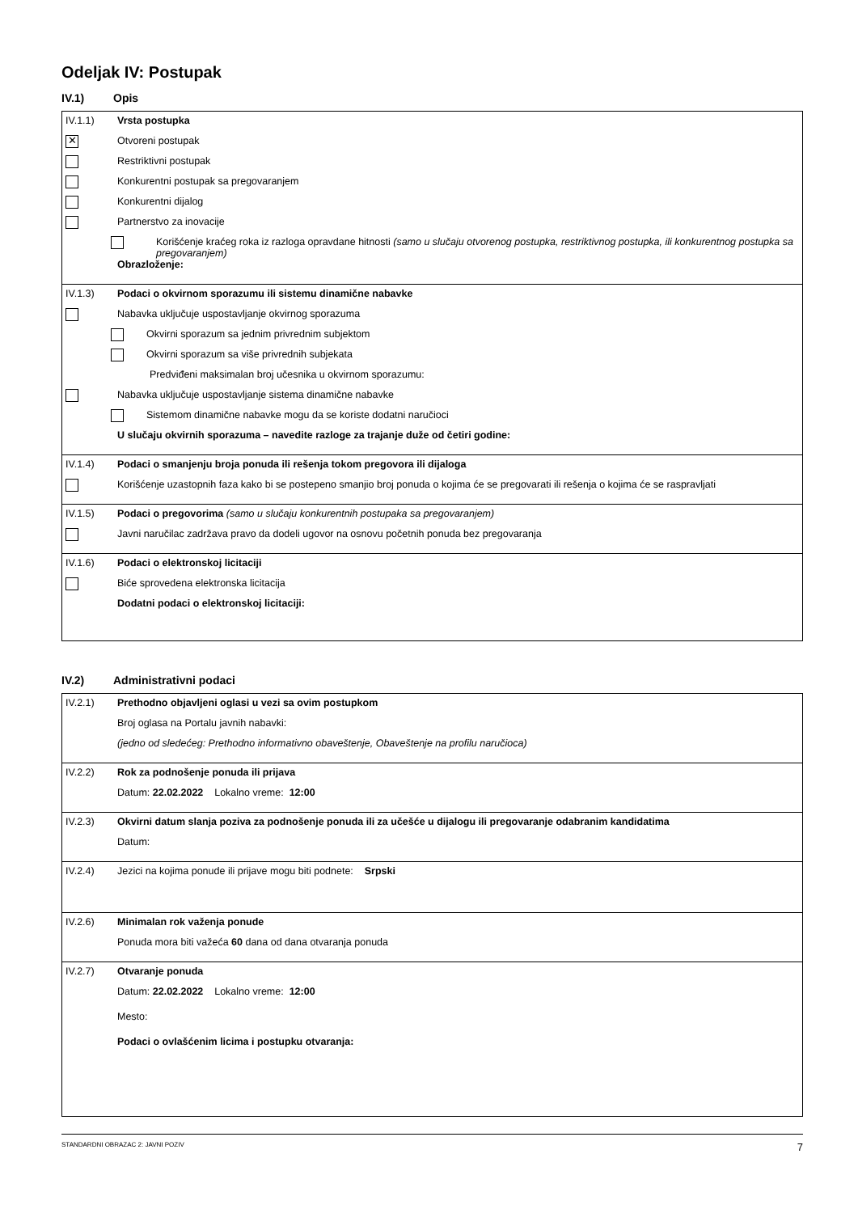Odeljak IV: Postupak
IV.1) Opis
IV.1.1) Vrsta postupka
✕
Otvoreni postupak
Restriktivni postupak
Konkurentni postupak sa pregovaranjem
Konkurentni dijalog
Partnerstvo za inovacije
Korišćenje kraćeg roka iz razloga opravdane hitnosti (samo u slučaju otvorenog postupka, restriktivnog postupka, ili konkurentnog postupka sa pregovaranjem)
Obrazloženje:
IV.1.3) Podaci o okvirnom sporazumu ili sistemu dinamične nabavke
Nabavka uključuje uspostavljanje okvirnog sporazuma
Okvirni sporazum sa jednim privrednim subjektom
Okvirni sporazum sa više privrednih subjekata
Predviđeni maksimalan broj učesnika u okvirnom sporazumu:
Nabavka uključuje uspostavljanje sistema dinamične nabavke
Sistemom dinamične nabavke mogu da se koriste dodatni naručioci
U slučaju okvirnih sporazuma – navedite razloge za trajanje duže od četiri godine:
IV.1.4) Podaci o smanjenju broja ponuda ili rešenja tokom pregovora ili dijaloga
Korišćenje uzastopnih faza kako bi se postepeno smanjio broj ponuda o kojima će se pregovarati ili rešenja o kojima će se raspravljati
IV.1.5) Podaci o pregovorima (samo u slučaju konkurentnih postupaka sa pregovaranjem)
Javni naručilac zadržava pravo da dodeli ugovor na osnovu početnih ponuda bez pregovaranja
IV.1.6) Podaci o elektronskoj licitaciji
Biće sprovedena elektronska licitacija
Dodatni podaci o elektronskoj licitaciji:
IV.2) Administrativni podaci
IV.2.1) Prethodno objavljeni oglasi u vezi sa ovim postupkom
Broj oglasa na Portalu javnih nabavki:
(jedno od sledećeg: Prethodno informativno obaveštenje, Obaveštenje na profilu naručioca)
IV.2.2) Rok za podnošenje ponuda ili prijava
Datum: 22.02.2022 Lokalno vreme: 12:00
IV.2.3) Okvirni datum slanja poziva za podnošenje ponuda ili za učešće u dijalogu ili pregovaranje odabranim kandidatima
Datum:
IV.2.4)
Jezici na kojima ponude ili prijave mogu biti podnete: Srpski
IV.2.6) Minimalan rok važenja ponude
Ponuda mora biti važeća 60 dana od dana otvaranja ponuda
IV.2.7) Otvaranje ponuda
Datum: 22.02.2022 Lokalno vreme: 12:00
Mesto:
Podaci o ovlašćenim licima i postupku otvaranja:
STANDARDNI OBRAZAC 2: JAVNI POZIV 7